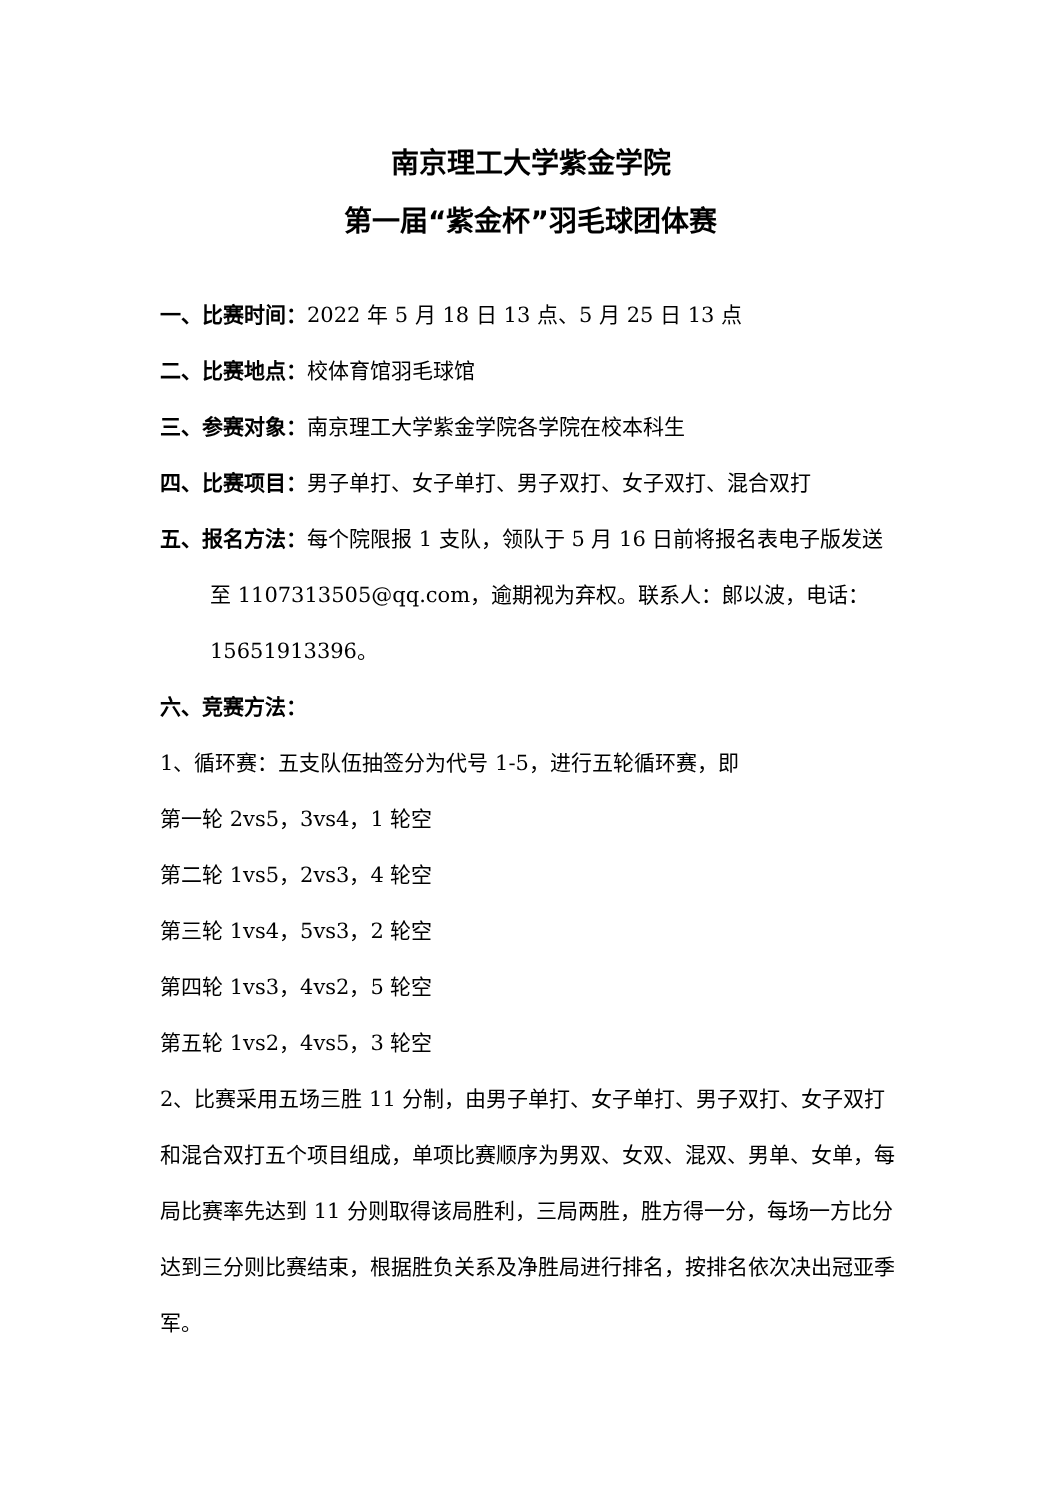南京理工大学紫金学院
第一届“紫金杯”羽毛球团体赛
一、比赛时间：2022 年 5 月 18 日 13 点、5 月 25 日 13 点
二、比赛地点：校体育馆羽毛球馆
三、参赛对象：南京理工大学紫金学院各学院在校本科生
四、比赛项目：男子单打、女子单打、男子双打、女子双打、混合双打
五、报名方法：每个院限报 1 支队，领队于 5 月 16 日前将报名表电子版发送至 1107313505@qq.com，逾期视为弃权。联系人：郎以波，电话：15651913396。
六、竞赛方法：
1、循环赛：五支队伍抽签分为代号 1-5，进行五轮循环赛，即
第一轮 2vs5，3vs4，1 轮空
第二轮 1vs5，2vs3，4 轮空
第三轮 1vs4，5vs3，2 轮空
第四轮 1vs3，4vs2，5 轮空
第五轮 1vs2，4vs5，3 轮空
2、比赛采用五场三胜 11 分制，由男子单打、女子单打、男子双打、女子双打和混合双打五个项目组成，单项比赛顺序为男双、女双、混双、男单、女单，每局比赛率先达到 11 分则取得该局胜利，三局两胜，胜方得一分，每场一方比分达到三分则比赛结束，根据胜负关系及净胜局进行排名，按排名依次决出冠亚季军。